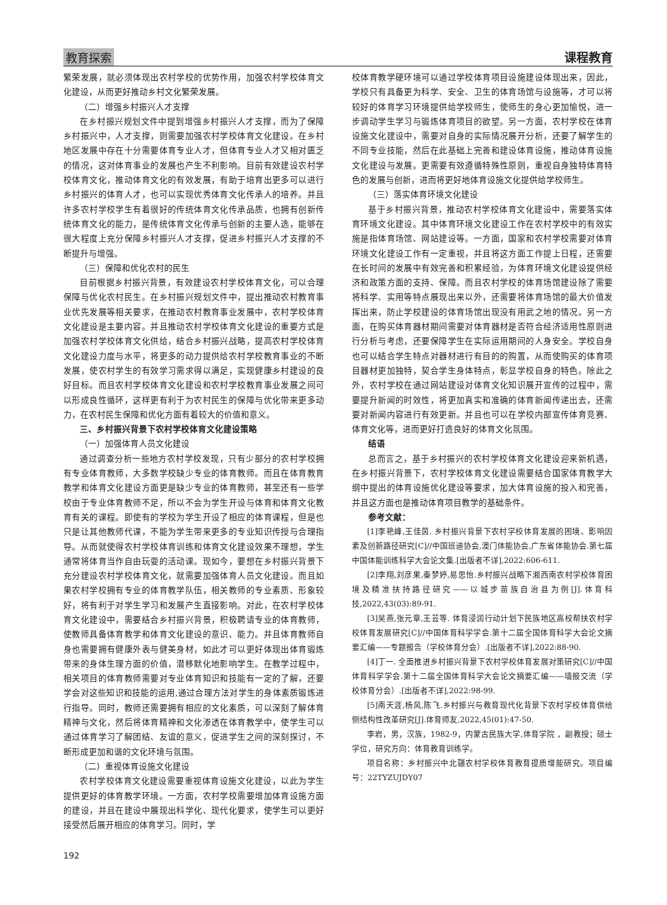教育探索 课程教育
繁荣发展，就必须体现出农村学校的优势作用，加强农村学校体育文化建设，从而更好推动乡村文化繁荣发展。
（二）增强乡村振兴人才支撑
在乡村振兴规划文件中提到增强乡村振兴人才支撑，而为了保障乡村振兴中，人才支撑，则需要加强农村学校体育文化建设。在乡村地区发展中存在十分需要体育专业人才，但体育专业人才又相对匮乏的情况，这对体育事业的发展也产生不利影响。目前有效建设农村学校体育文化，推动体育文化的有效发展，有助于培育出更多可以进行乡村振兴的体育人才，也可以实现优秀体育文化传承人的培养。并且许多农村学校学生有着很好的传统体育文化传承品质，也拥有创新传统体育文化的能力，是传统体育文化传承与创新的主要人选，能够在很大程度上充分保障乡村振兴人才支撑，促进乡村振兴人才支撑的不断提升与增强。
（三）保障和优化农村的民生
目前根据乡村振兴背景，有效建设农村学校体育文化，可以合理保障与优化农村民生。在乡村振兴规划文件中，提出推动农村教育事业优先发展等相关要求，在推动农村教育事业发展中，农村学校体育文化建设是主要内容。并且推动农村学校体育文化建设的重要方式是加强农村学校体育文化供给，结合乡村振兴战略，提高农村学校体育文化建设力度与水平，将更多的动力提供给农村学校教育事业的不断发展，使农村学生的有效学习需求得以满足，实现健康乡村建设的良好目标。而且农村学校体育文化建设和农村学校教育事业发展之间可以形成良性循环，这样更有利于为农村民生的保障与优化带来更多动力，在农村民生保障和优化方面有着较大的价值和意义。
三、乡村振兴背景下农村学校体育文化建设策略
（一）加强体育人员文化建设
通过调查分析一些地方农村学校发现，只有少部分的农村学校拥有专业体育教师，大多数学校缺少专业的体育教师。而且在体育教育教学和体育文化建设方面更是缺少专业的体育教师，甚至还有一些学校由于专业体育教师不足，所以不会为学生开设与体育和体育文化教育有关的课程。即使有的学校为学生开设了相应的体育课程，但是也只是让其他教师代课，不能为学生带来更多的专业知识传授与合理指导。从而就使得农村学校体育训练和体育文化建设效果不理想，学生通常将体育当作自由玩耍的活动课。现如今，要想在乡村振兴背景下充分建设农村学校体育文化，就需要加强体育人员文化建设。而且如果农村学校拥有专业的体育教学队伍，相关教师的专业素质、形象较好，将有利于对学生学习和发展产生直接影响。对此，在农村学校体育文化建设中，需要结合乡村振兴背景，积极聘请专业的体育教师，使教师具备体育教学和体育文化建设的意识、能力。并且体育教师自身也需要拥有健康外表与健美身材，如此才可以更好体现出体育锻炼带来的身体生理方面的价值，潜移默化地影响学生。在教学过程中，相关项目的体育教师需要对专业体育知识和技能有一定的了解，还要学会对这些知识和技能的运用,通过合理方法对学生的身体素质锻炼进行指导。同时，教师还需要拥有相应的文化素质，可以深刻了解体育精神与文化，然后将体育精神和文化渗透在体育教学中，使学生可以通过体育学习了解团结、友谊的意义，促进学生之间的深刻探讨，不断形成更加和谐的文化环境与氛围。
（二）重视体育设施文化建设
农村学校体育文化建设需要重视体育设施文化建设，以此为学生提供更好的体育教学环境。一方面，农村学校需要增加体育设施方面的建设，并且在建设中展现出科学化、现代化要求，使学生可以更好接受然后展开相应的体育学习。同时，学
校体育教学硬环境可以通过学校体育项目设施建设体现出来，因此，学校只有具备更为科学、安全、卫生的体育场馆与设施等，才可以将较好的体育学习环境提供给学校师生，使师生的身心更加愉悦，进一步调动学生学习与锻炼体育项目的欲望。另一方面，农村学校在体育设施文化建设中，需要对自身的实际情况展开分析，还要了解学生的不同专业技能，然后在此基础上完善和建设体育设施，推动体育设施文化建设与发展。更需要有效遵循特殊性原则，重视自身独特体育特色的发展与创新，进而将更好地体育设施文化提供给学校师生。
（三）落实体育环境文化建设
基于乡村振兴背景，推动农村学校体育文化建设中，需要落实体育环境文化建设。其中体育环境文化建设工作在农村学校中的有效实施是指体育场馆、网站建设等。一方面，国家和农村学校需要对体育环境文化建设工作有一定重视，并且将这方面工作提上日程，还需要在长时间的发展中有效完善和积累经验，为体育环境文化建设提供经济和政策方面的支持、保障。而且农村学校的体育场馆建设除了需要将科学、实用等特点展现出来以外，还需要将体育场馆的最大价值发挥出来，防止学校建设的体育场馆出现没有用武之地的情况。另一方面，在购买体育器材期间需要对体育器材是否符合经济适用性原则进行分析与考虑，还要保障学生在实际运用期间的人身安全。学校自身也可以结合学生特点对器材进行有目的的购置，从而使购买的体育项目器材更加独特，契合学生身体特点，彰显学校自身的特色。除此之外，农村学校在通过网站建设对体育文化知识展开宣传的过程中，需要提升新闻的时效性，将更加真实和准确的体育新闻传递出去，还需要对新闻内容进行有效更新。并且也可以在学校内部宣传体育竞赛、体育文化等，进而更好打造良好的体育文化氛围。
结语
总而言之，基于乡村振兴的农村学校体育文化建设迎来新机遇，在乡村振兴背景下，农村学校体育文化建设需要结合国家体育教学大纲中提出的体育设施优化建设等要求，加大体育设施的投入和完善，并且这方面也是推动体育项目教学的基础条件。
参考文献：
[1]李艳峰,王佳茵. 乡村振兴背景下农村学校体育发展的困境、影响因素及创新路径研究[C]//中国班迪协会,澳门体能协会,广东省体能协会.第七届中国体能训练科学大会论文集.[出版者不详],2022:606-611.
[2]李翔,刘彦果,秦梦婷,易思怡.乡村振兴战略下湘西南农村学校体育困境及精准扶持路径研究——以城步苗族自治县为例[J].体育科技,2022,43(03):89-91.
[3]吴燕,张元章,王芸等. 体育浸润行动计划下民族地区高校帮扶农村学校体育发展研究[C]//中国体育科学学会.第十二届全国体育科学大会论文摘要汇编——专题报告（学校体育分会）.[出版者不详],2022:88-90.
[4]丁一. 全面推进乡村振兴背景下农村学校体育发展对策研究[C]//中国体育科学学会.第十二届全国体育科学大会论文摘要汇编——墙报交流（学校体育分会）.[出版者不详],2022:98-99.
[5]南天涯,杨风,陈飞.乡村振兴与教育现代化背景下农村学校体育供给侧结构性改革研究[J].体育师友,2022,45(01):47-50.
李岩，男，汉族，1982-9，内蒙古民族大学,体育学院 ，副教授；硕士学位，研究方向：体育教育训练学。
项目名称：乡村振兴中北疆农村学校体育教育提质增能研究。项目编号：22TYZUJDY07
192